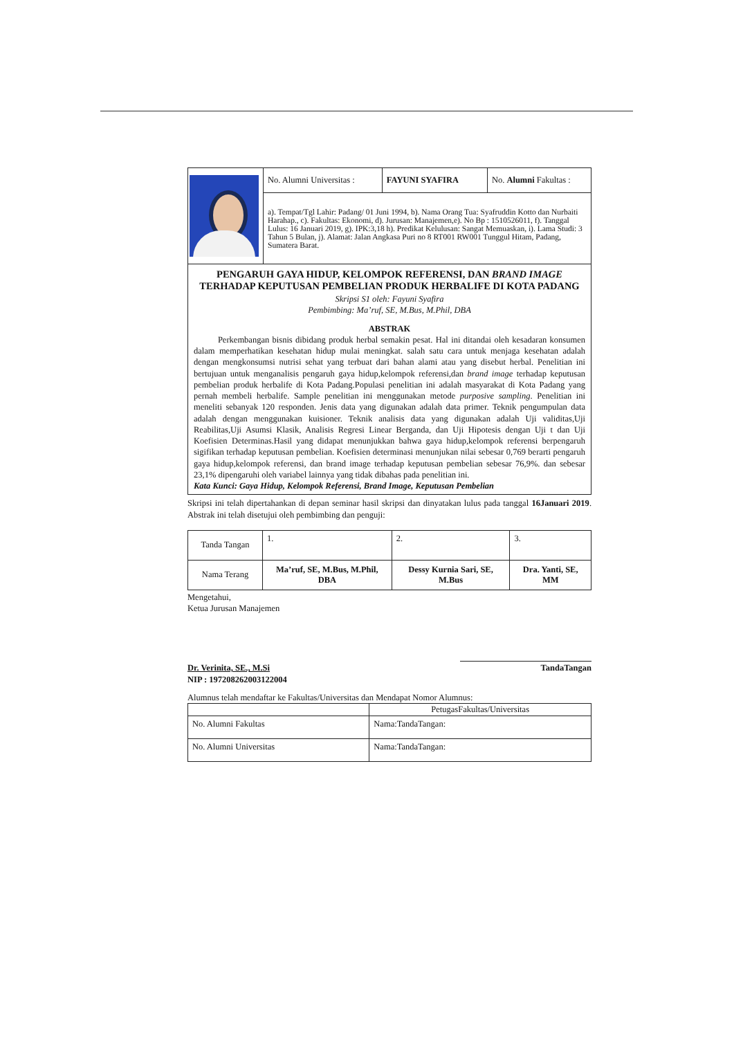| | No. Alumni Universitas : | FAYUNI SYAFIRA | No. Alumni Fakultas : |
| | a). Tempat/Tgl Lahir: Padang/ 01 Juni 1994, b). Nama Orang Tua: Syafruddin Kotto dan Nurbaiti Harahap., c). Fakultas: Ekonomi, d). Jurusan: Manajemen,e). No Bp : 1510526011, f). Tanggal Lulus: 16 Januari 2019, g). IPK:3,18 h). Predikat Kelulusan: Sangat Memuaskan, i). Lama Studi: 3 Tahun 5 Bulan, j). Alamat: Jalan Angkasa Puri no 8 RT001 RW001 Tunggul Hitam, Padang, Sumatera Barat. | | |
PENGARUH GAYA HIDUP, KELOMPOK REFERENSI, DAN BRAND IMAGE TERHADAP KEPUTUSAN PEMBELIAN PRODUK HERBALIFE DI KOTA PADANG
Skripsi S1 oleh: Fayuni Syafira
Pembimbing: Ma’ruf, SE, M.Bus, M.Phil, DBA
ABSTRAK
Perkembangan bisnis dibidang produk herbal semakin pesat. Hal ini ditandai oleh kesadaran konsumen dalam memperhatikan kesehatan hidup mulai meningkat. salah satu cara untuk menjaga kesehatan adalah dengan mengkonsumsi nutrisi sehat yang terbuat dari bahan alami atau yang disebut herbal. Penelitian ini bertujuan untuk menganalisis pengaruh gaya hidup,kelompok referensi,dan brand image terhadap keputusan pembelian produk herbalife di Kota Padang.Populasi penelitian ini adalah masyarakat di Kota Padang yang pernah membeli herbalife. Sample penelitian ini menggunakan metode purposive sampling. Penelitian ini meneliti sebanyak 120 responden. Jenis data yang digunakan adalah data primer. Teknik pengumpulan data adalah dengan menggunakan kuisioner. Teknik analisis data yang digunakan adalah Uji validitas,Uji Reabilitas,Uji Asumsi Klasik, Analisis Regresi Linear Berganda, dan Uji Hipotesis dengan Uji t dan Uji Koefisien Determinas.Hasil yang didapat menunjukkan bahwa gaya hidup,kelompok referensi berpengaruh sigifikan terhadap keputusan pembelian. Koefisien determinasi menunjukan nilai sebesar 0,769 berarti pengaruh gaya hidup,kelompok referensi, dan brand image terhadap keputusan pembelian sebesar 76,9%. dan sebesar 23,1% dipengaruhi oleh variabel lainnya yang tidak dibahas pada penelitian ini.
Kata Kunci: Gaya Hidup, Kelompok Referensi, Brand Image, Keputusan Pembelian
Skripsi ini telah dipertahankan di depan seminar hasil skripsi dan dinyatakan lulus pada tanggal 16Januari 2019. Abstrak ini telah disetujui oleh pembimbing dan penguji:
| Tanda Tangan | 1. | 2. | 3. |
| Nama Terang | Ma’ruf, SE, M.Bus, M.Phil, DBA | Dessy Kurnia Sari, SE, M.Bus | Dra. Yanti, SE, MM |
Mengetahui,
Ketua Jurusan Manajemen
Dr. Verinita, SE., M.Si
NIP : 197208262003122004
TandaTangan
Alumnus telah mendaftar ke Fakultas/Universitas dan Mendapat Nomor Alumnus:
| | PetugasFakultas/Universitas |
| No. Alumni Fakultas | Nama:TandaTangan: |
| No. Alumni Universitas | Nama:TandaTangan: |